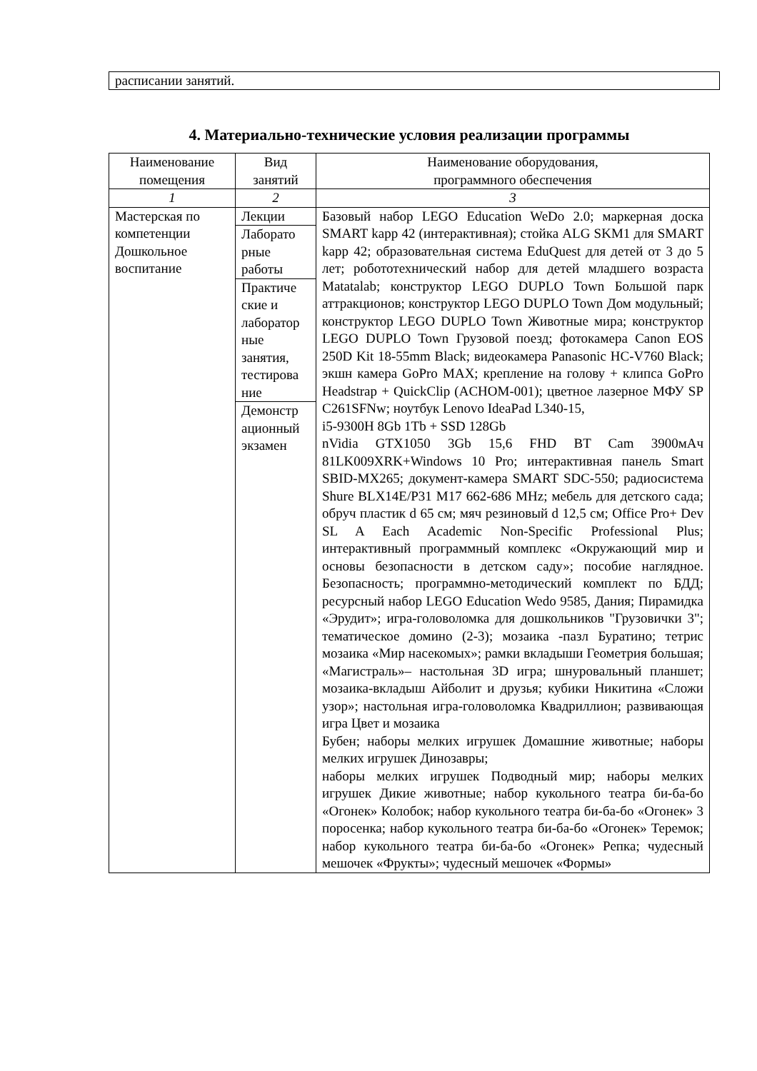расписании занятий.
4. Материально-технические условия реализации программы
| Наименование помещения | Вид занятий | Наименование оборудования, программного обеспечения |
| --- | --- | --- |
| 1 | 2 | 3 |
| Мастерская по компетенции Дошкольное воспитание | Лекции Лаборато рные работы Практиче ские и лаборатор ные занятия, тестирова ние Демонстр ационный экзамен | Базовый набор LEGO Education WeDo 2.0; маркерная доска SMART kapp 42 (интерактивная); стойка ALG SKM1 для SMART kapp 42; образовательная система EduQuest для детей от 3 до 5 лет; робототехнический набор для детей младшего возраста Matatalab; конструктор LEGO DUPLO Town Большой парк аттракционов; конструктор LEGO DUPLO Town Дом модульный; конструктор LEGO DUPLO Town Животные мира; конструктор LEGO DUPLO Town Грузовой поезд; фотокамера Canon EOS 250D Kit 18-55mm Black; видеокамера Panasonic HC-V760 Black; экшн камера GoPro MAX; крепление на голову + клипса GoPro Headstrap + QuickClip (ACHOM-001); цветное лазерное МФУ SP C261SFNw; ноутбук Lenovo IdeaPad L340-15, i5-9300H 8Gb 1Tb + SSD 128Gb nVidia GTX1050 3Gb 15,6 FHD BT Cam 3900мАч 81LK009XRK+Windows 10 Pro; интерактивная панель Smart SBID-MX265; документ-камера SMART SDC-550; радиосистема Shure BLX14E/P31 M17 662-686 MHz; мебель для детского сада; обруч пластик d 65 см; мяч резиновый d 12,5 см; Office Pro+ Dev SL A Each Academic Non-Specific Professional Plus; интерактивный программный комплекс «Окружающий мир и основы безопасности в детском саду»; пособие наглядное. Безопасность; программно-методический комплект по БДД; ресурсный набор LEGO Education Wedo 9585, Дания; Пирамидка «Эрудит»; игра-головоломка для дошкольников "Грузовички 3"; тематическое домино (2-3); мозаика -пазл Буратино; тетрис мозаика «Мир насекомых»; рамки вкладыши Геометрия большая; «Магистраль»– настольная 3D игра; шнуровальный планшет; мозаика-вкладыш Айболит и друзья; кубики Никитина «Сложи узор»; настольная игра-головоломка Квадриллион; развивающая игра Цвет и мозаика Бубен; наборы мелких игрушек Домашние животные; наборы мелких игрушек Динозавры; наборы мелких игрушек Подводный мир; наборы мелких игрушек Дикие животные; набор кукольного театра би-ба-бо «Огонек» Колобок; набор кукольного театра би-ба-бо «Огонек» 3 поросенка; набор кукольного театра би-ба-бо «Огонек» Теремок; набор кукольного театра би-ба-бо «Огонек» Репка; чудесный мешочек «Фрукты»; чудесный мешочек «Формы» |